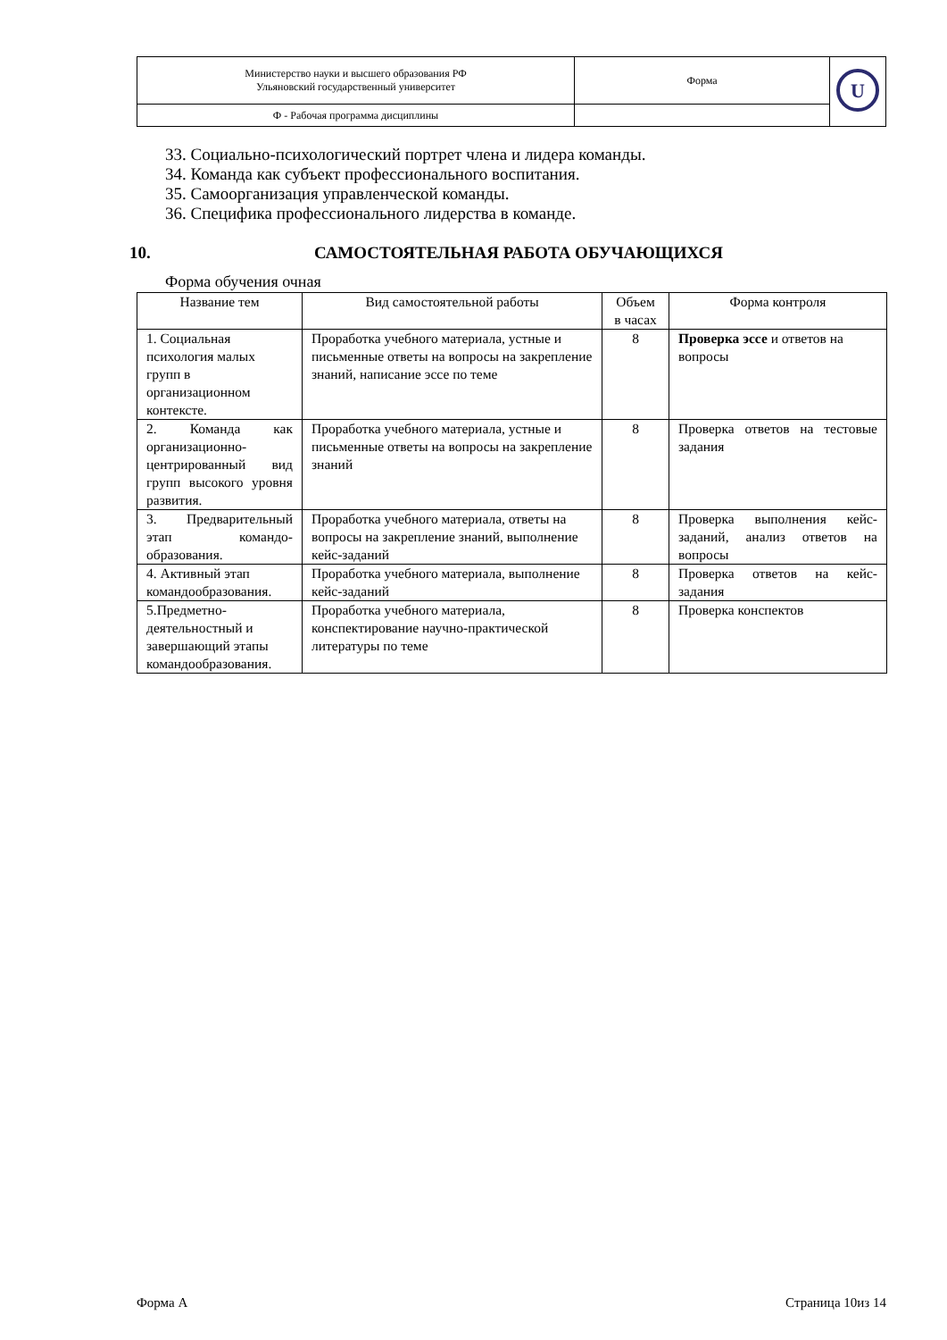| Министерство науки и высшего образования РФ Ульяновский государственный университет | Форма | U |
| Ф - Рабочая программа дисциплины | | |
33. Социально-психологический портрет члена и лидера команды.
34. Команда как субъект профессионального воспитания.
35. Самоорганизация управленческой команды.
36. Специфика профессионального лидерства в команде.
10. САМОСТОЯТЕЛЬНАЯ РАБОТА ОБУЧАЮЩИХСЯ
Форма обучения очная
| Название тем | Вид самостоятельной работы | Объем в часах | Форма контроля |
| --- | --- | --- | --- |
| 1. Социальная психология малых групп в организационном контексте. | Проработка учебного материала, устные и письменные ответы на вопросы на закрепление знаний, написание эссе по теме | 8 | Проверка эссе и ответов на вопросы |
| 2. Команда как организационно-центрированный вид групп высокого уровня развития. | Проработка учебного материала, устные и письменные ответы на вопросы на закрепление знаний | 8 | Проверка ответов на тестовые задания |
| 3. Предварительный этап командо-образования. | Проработка учебного материала, ответы на вопросы на закрепление знаний, выполнение кейс-заданий | 8 | Проверка выполнения кейс-заданий, анализ ответов на вопросы |
| 4. Активный этап командообразования. | Проработка учебного материала, выполнение кейс-заданий | 8 | Проверка ответов на кейс-задания |
| 5.Предметно-деятельностный и завершающий этапы командообразования. | Проработка учебного материала, конспектирование научно-практической литературы по теме | 8 | Проверка конспектов |
Форма А Страница 10из 14